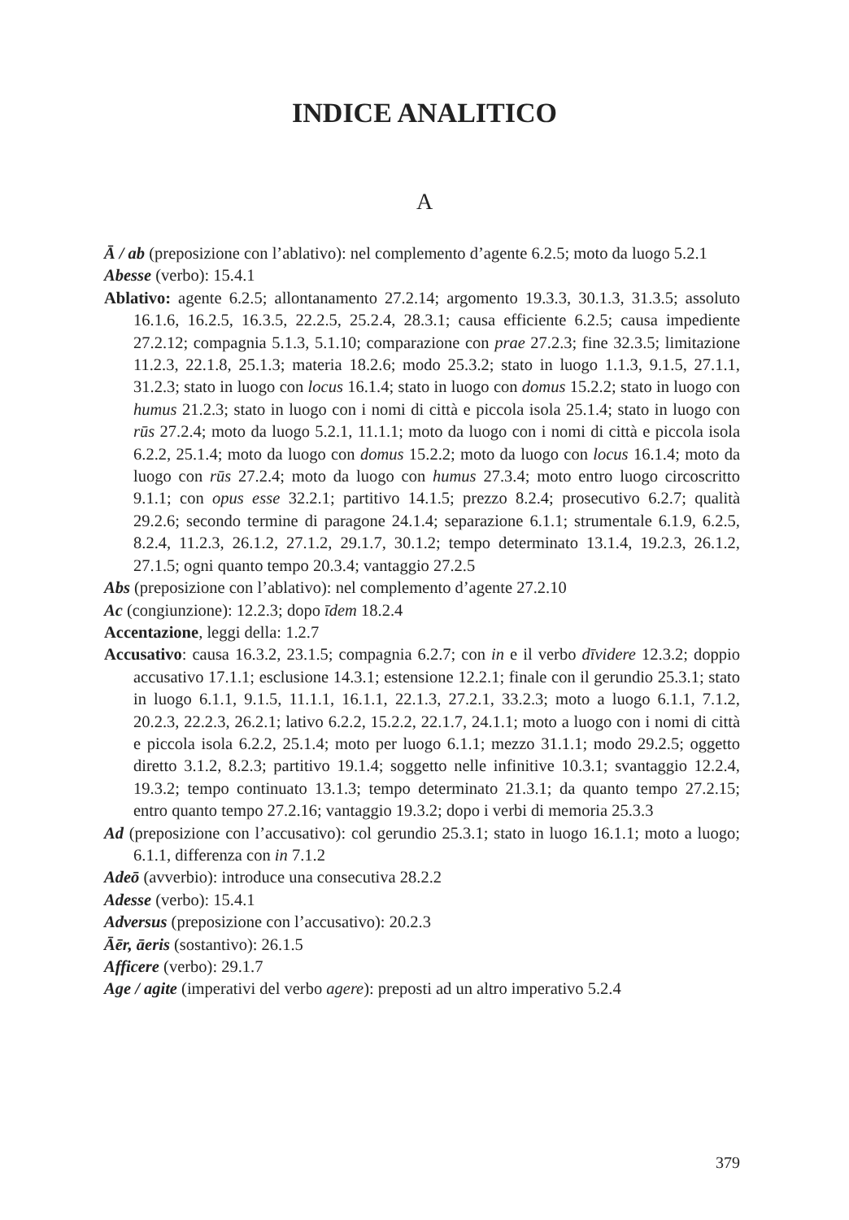INDICE ANALITICO
A
Ā / ab (preposizione con l’ablativo): nel complemento d’agente 6.2.5; moto da luogo 5.2.1
Abesse (verbo): 15.4.1
Ablativo: agente 6.2.5; allontanamento 27.2.14; argomento 19.3.3, 30.1.3, 31.3.5; assoluto 16.1.6, 16.2.5, 16.3.5, 22.2.5, 25.2.4, 28.3.1; causa efficiente 6.2.5; causa impediente 27.2.12; compagnia 5.1.3, 5.1.10; comparazione con prae 27.2.3; fine 32.3.5; limitazione 11.2.3, 22.1.8, 25.1.3; materia 18.2.6; modo 25.3.2; stato in luogo 1.1.3, 9.1.5, 27.1.1, 31.2.3; stato in luogo con locus 16.1.4; stato in luogo con domus 15.2.2; stato in luogo con humus 21.2.3; stato in luogo con i nomi di città e piccola isola 25.1.4; stato in luogo con rūs 27.2.4; moto da luogo 5.2.1, 11.1.1; moto da luogo con i nomi di città e piccola isola 6.2.2, 25.1.4; moto da luogo con domus 15.2.2; moto da luogo con locus 16.1.4; moto da luogo con rūs 27.2.4; moto da luogo con humus 27.3.4; moto entro luogo circoscritto 9.1.1; con opus esse 32.2.1; partitivo 14.1.5; prezzo 8.2.4; prosecutivo 6.2.7; qualità 29.2.6; secondo termine di paragone 24.1.4; separazione 6.1.1; strumentale 6.1.9, 6.2.5, 8.2.4, 11.2.3, 26.1.2, 27.1.2, 29.1.7, 30.1.2; tempo determinato 13.1.4, 19.2.3, 26.1.2, 27.1.5; ogni quanto tempo 20.3.4; vantaggio 27.2.5
Abs (preposizione con l’ablativo): nel complemento d’agente 27.2.10
Ac (congiunzione): 12.2.3; dopo īdem 18.2.4
Accentazione, leggi della: 1.2.7
Accusativo: causa 16.3.2, 23.1.5; compagnia 6.2.7; con in e il verbo dīvidere 12.3.2; doppio accusativo 17.1.1; esclusione 14.3.1; estensione 12.2.1; finale con il gerundio 25.3.1; stato in luogo 6.1.1, 9.1.5, 11.1.1, 16.1.1, 22.1.3, 27.2.1, 33.2.3; moto a luogo 6.1.1, 7.1.2, 20.2.3, 22.2.3, 26.2.1; lativo 6.2.2, 15.2.2, 22.1.7, 24.1.1; moto a luogo con i nomi di città e piccola isola 6.2.2, 25.1.4; moto per luogo 6.1.1; mezzo 31.1.1; modo 29.2.5; oggetto diretto 3.1.2, 8.2.3; partitivo 19.1.4; soggetto nelle infinitive 10.3.1; svantaggio 12.2.4, 19.3.2; tempo continuato 13.1.3; tempo determinato 21.3.1; da quanto tempo 27.2.15; entro quanto tempo 27.2.16; vantaggio 19.3.2; dopo i verbi di memoria 25.3.3
Ad (preposizione con l’accusativo): col gerundio 25.3.1; stato in luogo 16.1.1; moto a luogo; 6.1.1, differenza con in 7.1.2
Adeō (avverbio): introduce una consecutiva 28.2.2
Adesse (verbo): 15.4.1
Adversus (preposizione con l’accusativo): 20.2.3
Āēr, āeris (sostantivo): 26.1.5
Afficere (verbo): 29.1.7
Age / agite (imperativi del verbo agere): preposti ad un altro imperativo 5.2.4
379